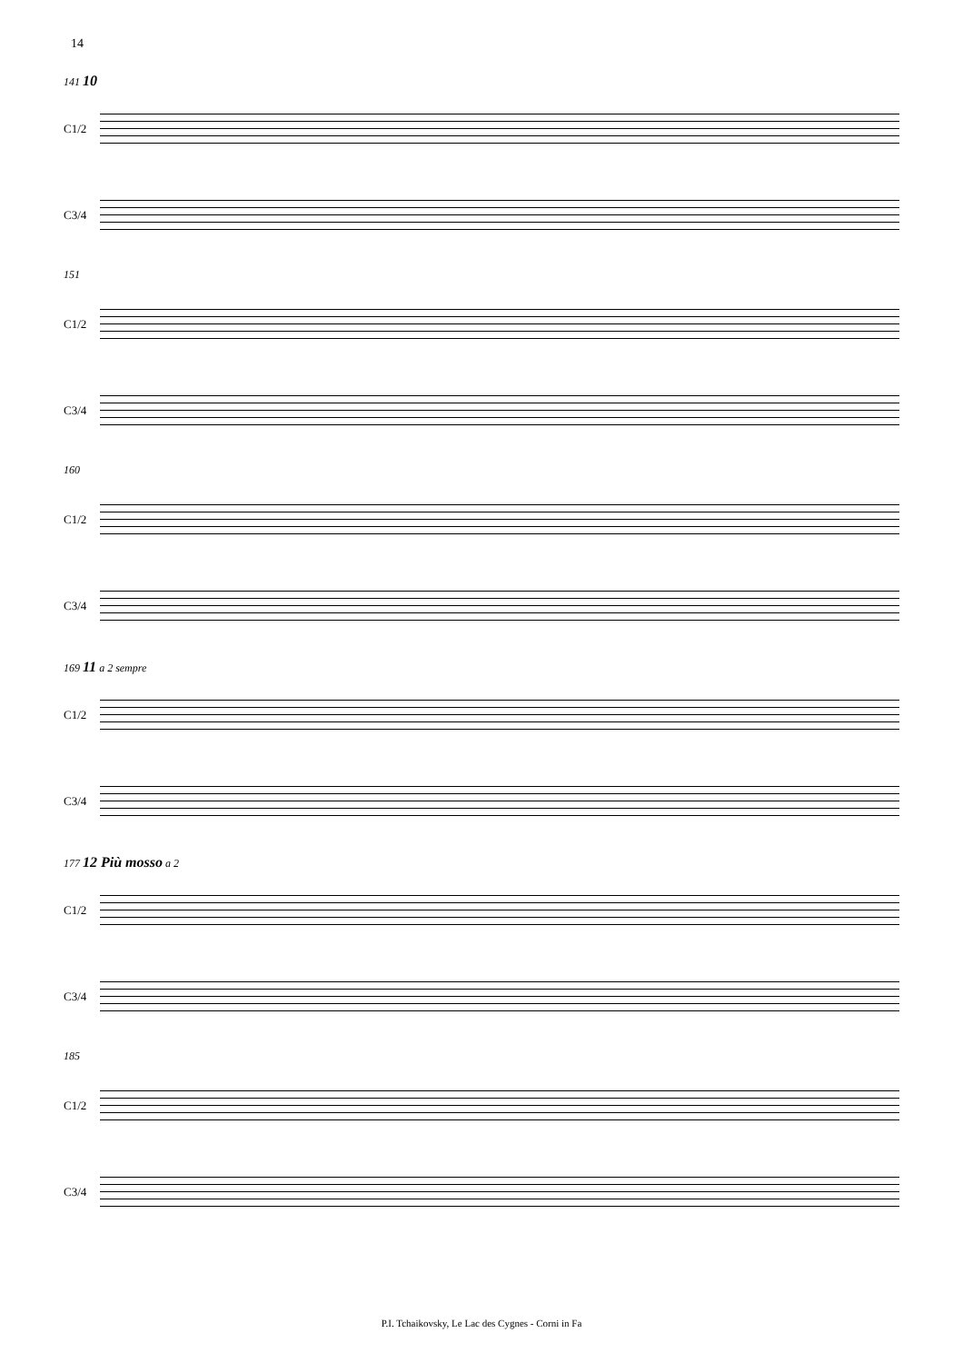14
141 10
C1/2
C3/4
151
C1/2
C3/4
160
C1/2
C3/4
169 11 a 2 sempre
C1/2
C3/4
177 12 Più mosso a 2
C1/2
C3/4
185
C1/2
C3/4
P.I. Tchaikovsky, Le Lac des Cygnes - Corni in Fa